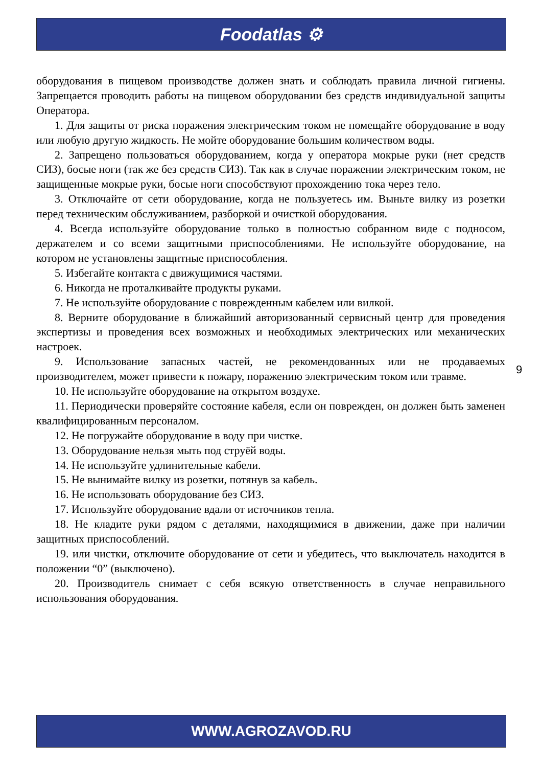Foodatlas ⚙
оборудования в пищевом производстве должен знать и соблюдать правила личной гигиены. Запрещается проводить работы на пищевом оборудовании без средств индивидуальной защиты Оператора.
1. Для защиты от риска поражения электрическим током не помещайте оборудование в воду или любую другую жидкость. Не мойте оборудование большим количеством воды.
2. Запрещено пользоваться оборудованием, когда у оператора мокрые руки (нет средств СИЗ), босые ноги (так же без средств СИЗ). Так как в случае поражении электрическим током, не защищенные мокрые руки, босые ноги способствуют прохождению тока через тело.
3. Отключайте от сети оборудование, когда не пользуетесь им. Выньте вилку из розетки перед техническим обслуживанием, разборкой и очисткой оборудования.
4. Всегда используйте оборудование только в полностью собранном виде с подносом, держателем и со всеми защитными приспособлениями. Не используйте оборудование, на котором не установлены защитные приспособления.
5. Избегайте контакта с движущимися частями.
6. Никогда не проталкивайте продукты руками.
7. Не используйте оборудование с поврежденным кабелем или вилкой.
8. Верните оборудование в ближайший авторизованный сервисный центр для проведения экспертизы и проведения всех возможных и необходимых электрических или механических настроек.
9. Использование запасных частей, не рекомендованных или не продаваемых производителем, может привести к пожару, поражению электрическим током или травме.
10. Не используйте оборудование на открытом воздухе.
11. Периодически проверяйте состояние кабеля, если он поврежден, он должен быть заменен квалифицированным персоналом.
12. Не погружайте оборудование в воду при чистке.
13. Оборудование нельзя мыть под струёй воды.
14. Не используйте удлинительные кабели.
15. Не вынимайте вилку из розетки, потянув за кабель.
16. Не использовать оборудование без СИЗ.
17. Используйте оборудование вдали от источников тепла.
18. Не кладите руки рядом с деталями, находящимися в движении, даже при наличии защитных приспособлений.
19. или чистки, отключите оборудование от сети и убедитесь, что выключатель находится в положении “0” (выключено).
20. Производитель снимает с себя всякую ответственность в случае неправильного использования оборудования.
9
WWW.AGROZAVOD.RU